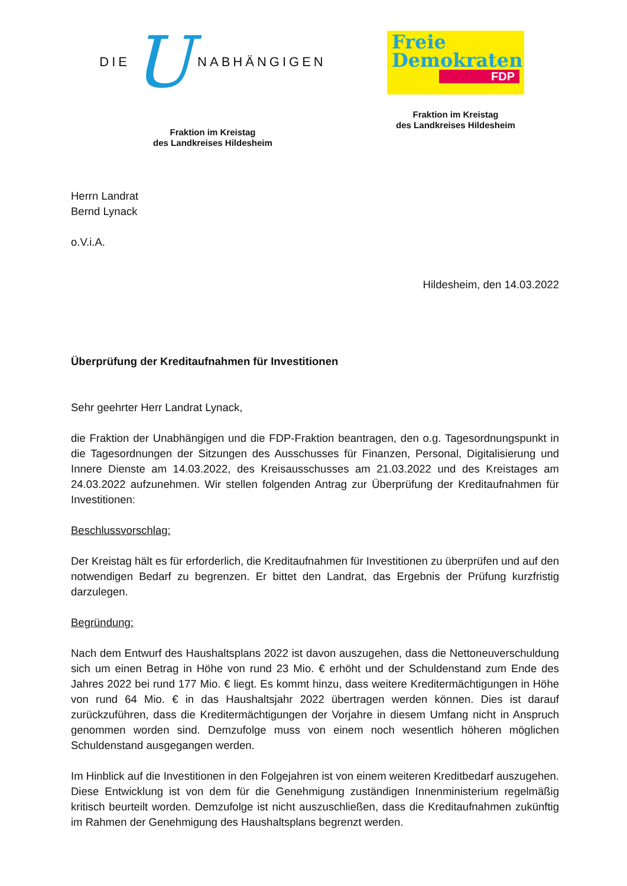DIE U NABHÄNGIGEN
Fraktion im Kreistag
des Landkreises Hildesheim
Freie
Demokraten
FDP
Fraktion im Kreistag
des Landkreises Hildesheim
Herrn Landrat
Bernd Lynack
o.V.i.A.
Hildesheim, den 14.03.2022
Überprüfung der Kreditaufnahmen für Investitionen
Sehr geehrter Herr Landrat Lynack,
die Fraktion der Unabhängigen und die FDP-Fraktion beantragen, den o.g. Tagesordnungspunkt in die Tagesordnungen der Sitzungen des Ausschusses für Finanzen, Personal, Digitalisierung und Innere Dienste am 14.03.2022, des Kreisausschusses am 21.03.2022 und des Kreistages am 24.03.2022 aufzunehmen. Wir stellen folgenden Antrag zur Überprüfung der Kreditaufnahmen für Investitionen:
Beschlussvorschlag:
Der Kreistag hält es für erforderlich, die Kreditaufnahmen für Investitionen zu überprüfen und auf den notwendigen Bedarf zu begrenzen. Er bittet den Landrat, das Ergebnis der Prüfung kurzfristig darzulegen.
Begründung:
Nach dem Entwurf des Haushaltsplans 2022 ist davon auszugehen, dass die Nettoneuverschuldung sich um einen Betrag in Höhe von rund 23 Mio. € erhöht und der Schuldenstand zum Ende des Jahres 2022 bei rund 177 Mio. € liegt. Es kommt hinzu, dass weitere Kreditermächtigungen in Höhe von rund 64 Mio. € in das Haushaltsjahr 2022 übertragen werden können. Dies ist darauf zurückzuführen, dass die Kreditermächtigungen der Vorjahre in diesem Umfang nicht in Anspruch genommen worden sind. Demzufolge muss von einem noch wesentlich höheren möglichen Schuldenstand ausgegangen werden.
Im Hinblick auf die Investitionen in den Folgejahren ist von einem weiteren Kreditbedarf auszugehen. Diese Entwicklung ist von dem für die Genehmigung zuständigen Innenministerium regelmäßig kritisch beurteilt worden. Demzufolge ist nicht auszuschließen, dass die Kreditaufnahmen zukünftig im Rahmen der Genehmigung des Haushaltsplans begrenzt werden.